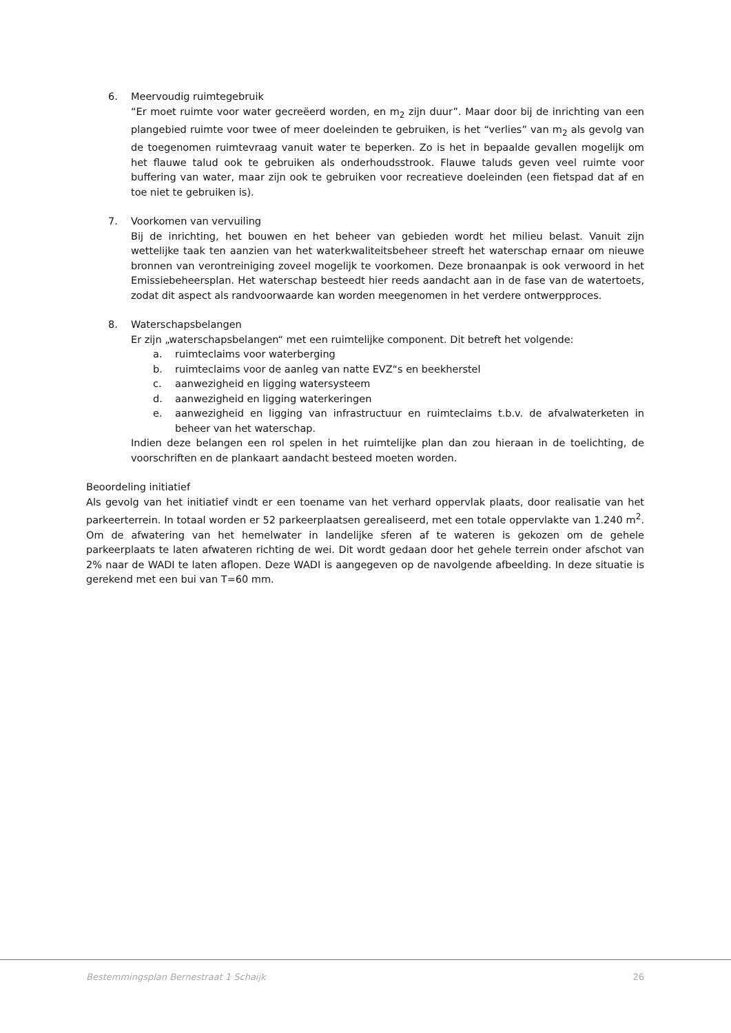6. Meervoudig ruimtegebruik
“Er moet ruimte voor water gecreëerd worden, en m<sub>2</sub> zijn duur”. Maar door bij de inrichting van een plangebied ruimte voor twee of meer doeleinden te gebruiken, is het “verlies” van m<sub>2</sub> als gevolg van de toegenomen ruimtevraag vanuit water te beperken. Zo is het in bepaalde gevallen mogelijk om het flauwe talud ook te gebruiken als onderhoudsstrook. Flauwe taluds geven veel ruimte voor buffering van water, maar zijn ook te gebruiken voor recreatieve doeleinden (een fietspad dat af en toe niet te gebruiken is).
7. Voorkomen van vervuiling
Bij de inrichting, het bouwen en het beheer van gebieden wordt het milieu belast. Vanuit zijn wettelijke taak ten aanzien van het waterkwaliteitsbeheer streeft het waterschap ernaar om nieuwe bronnen van verontreiniging zoveel mogelijk te voorkomen. Deze bronaanpak is ook verwoord in het Emissiebeheersplan. Het waterschap besteedt hier reeds aandacht aan in de fase van de watertoets, zodat dit aspect als randvoorwaarde kan worden meegenomen in het verdere ontwerpproces.
8. Waterschapsbelangen
Er zijn „waterschapsbelangen“ met een ruimtelijke component. Dit betreft het volgende:
a. ruimteclaims voor waterberging
b. ruimteclaims voor de aanleg van natte EVZ“s en beekherstel
c. aanwezigheid en ligging watersysteem
d. aanwezigheid en ligging waterkeringen
e. aanwezigheid en ligging van infrastructuur en ruimteclaims t.b.v. de afvalwaterketen in beheer van het waterschap.
Indien deze belangen een rol spelen in het ruimtelijke plan dan zou hieraan in de toelichting, de voorschriften en de plankaart aandacht besteed moeten worden.
Beoordeling initiatief
Als gevolg van het initiatief vindt er een toename van het verhard oppervlak plaats, door realisatie van het parkeerterrein. In totaal worden er 52 parkeerplaatsen gerealiseerd, met een totale oppervlakte van 1.240 m<sup>2</sup>. Om de afwatering van het hemelwater in landelijke sferen af te wateren is gekozen om de gehele parkeerplaats te laten afwateren richting de wei. Dit wordt gedaan door het gehele terrein onder afschot van 2% naar de WADI te laten aflopen. Deze WADI is aangegeven op de navolgende afbeelding. In deze situatie is gerekend met een bui van T=60 mm.
Bestemmingsplan Bernestraat 1 Schaijk 26